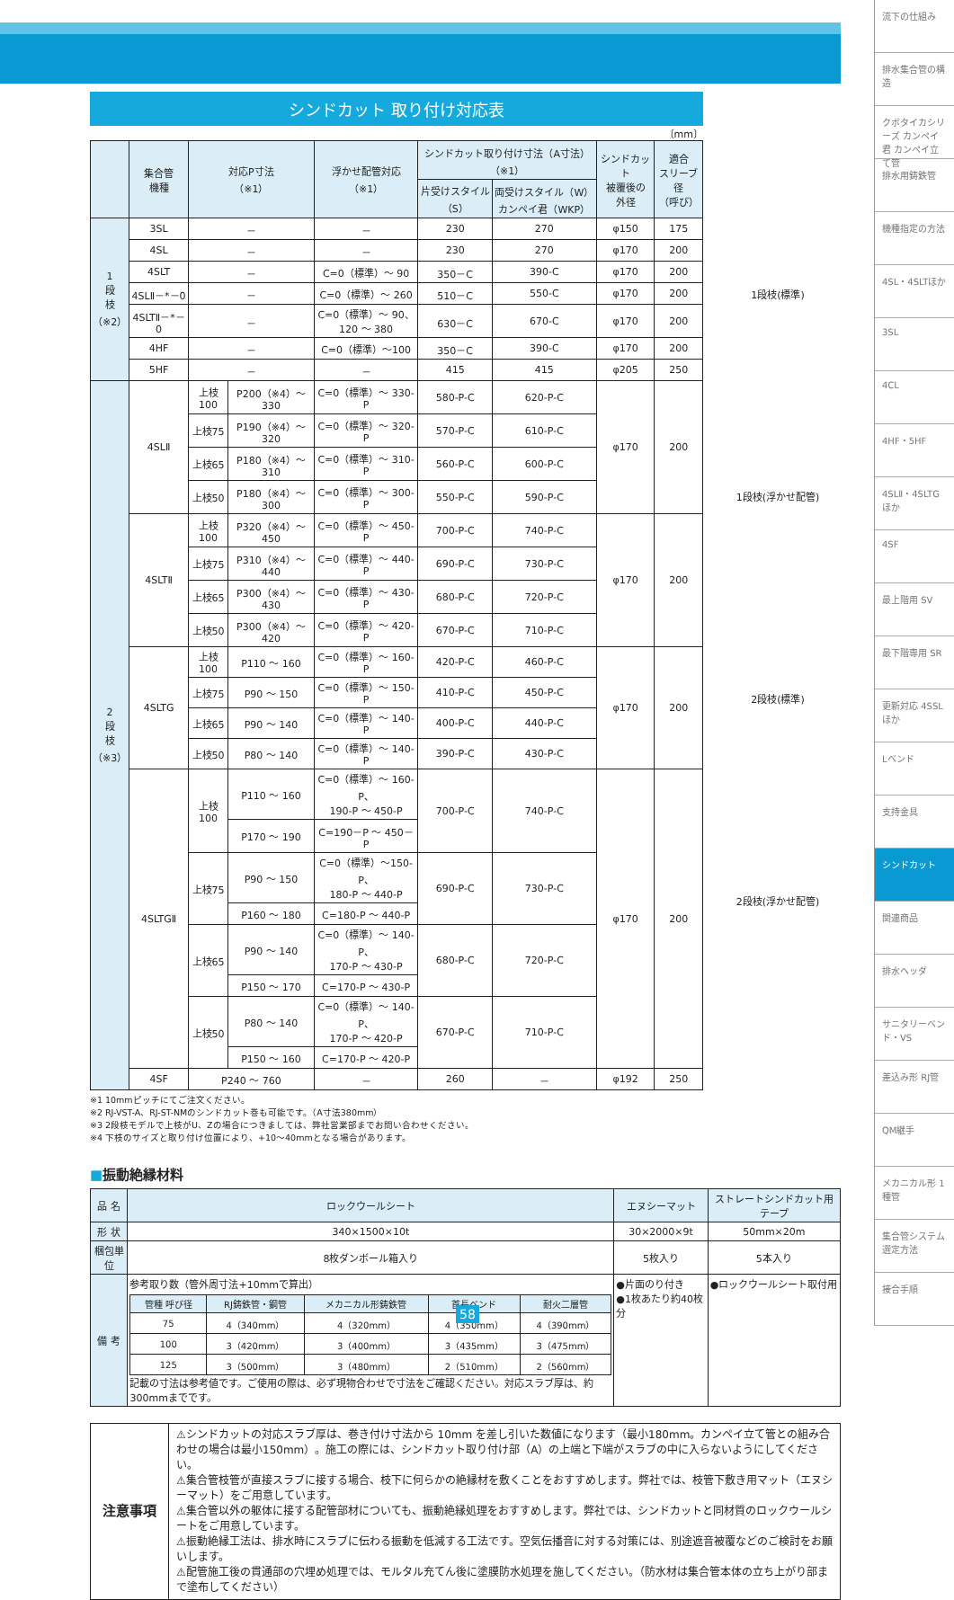シンドカット 取り付け対応表
〔mm〕
| | 集合管 機種 | 対応P寸法 （※1） | | 浮かせ配管対応 （※1） | シンドカット取り付け寸法（A寸法）（※1） | | シンドカット 被覆後の 外径 | 適合 スリーブ径 （呼び） |
| --- | --- | --- | --- | --- | --- | --- | --- | --- |
| | | | | | 片受けスタイル （S） | 両受けスタイル（W） カンペイ君（WKP） | | |
| 1 段 枝 （※2） | 3SL | － | | － | 230 | 270 | φ150 | 175 |
| | 4SL | － | | － | 230 | 270 | φ170 | 200 |
| | 4SLT | － | | C=0（標準）～ 90 | 350－C | 390-C | φ170 | 200 |
| | 4SLⅡ－*－0 | － | | C=0（標準）～ 260 | 510－C | 550-C | φ170 | 200 |
| | 4SLTⅡ－*－0 | － | | C=0（標準）～ 90、 120 ～ 380 | 630－C | 670-C | φ170 | 200 |
| | 4HF | － | | C=0（標準）～100 | 350－C | 390-C | φ170 | 200 |
| | 5HF | － | | － | 415 | 415 | φ205 | 250 |
| 2 段 枝 （※3） | 4SLⅡ | 上枝100 | P200（※4）～ 330 | C=0（標準）～ 330-P | 580-P-C | 620-P-C | φ170 | 200 |
| | | 上枝75 | P190（※4）～ 320 | C=0（標準）～ 320-P | 570-P-C | 610-P-C | | |
| | | 上枝65 | P180（※4）～ 310 | C=0（標準）～ 310-P | 560-P-C | 600-P-C | | |
| | | 上枝50 | P180（※4）～ 300 | C=0（標準）～ 300-P | 550-P-C | 590-P-C | | |
| | 4SLTⅡ | 上枝100 | P320（※4）～ 450 | C=0（標準）～ 450-P | 700-P-C | 740-P-C | φ170 | 200 |
| | | 上枝75 | P310（※4）～ 440 | C=0（標準）～ 440-P | 690-P-C | 730-P-C | | |
| | | 上枝65 | P300（※4）～ 430 | C=0（標準）～ 430-P | 680-P-C | 720-P-C | | |
| | | 上枝50 | P300（※4）～ 420 | C=0（標準）～ 420-P | 670-P-C | 710-P-C | | |
| | 4SLTG | 上枝100 | P110 ～ 160 | C=0（標準）～ 160-P | 420-P-C | 460-P-C | φ170 | 200 |
| | | 上枝75 | P90 ～ 150 | C=0（標準）～ 150-P | 410-P-C | 450-P-C | | |
| | | 上枝65 | P90 ～ 140 | C=0（標準）～ 140-P | 400-P-C | 440-P-C | | |
| | | 上枝50 | P80 ～ 140 | C=0（標準）～ 140-P | 390-P-C | 430-P-C | | |
| | 4SLTGⅡ | 上枝100 | P110 ～ 160 | C=0（標準）～ 160-P、 190-P ～ 450-P | 700-P-C | 740-P-C | φ170 | 200 |
| | | | P170 ～ 190 | C=190－P ～ 450－P | | | | |
| | | 上枝75 | P90 ～ 150 | C=0（標準）～150-P、 180-P ～ 440-P | 690-P-C | 730-P-C | | |
| | | | P160 ～ 180 | C=180-P ～ 440-P | | | | |
| | | 上枝65 | P90 ～ 140 | C=0（標準）～ 140-P、 170-P ～ 430-P | 680-P-C | 720-P-C | | |
| | | | P150 ～ 170 | C=170-P ～ 430-P | | | | |
| | | 上枝50 | P80 ～ 140 | C=0（標準）～ 140-P、 170-P ～ 420-P | 670-P-C | 710-P-C | | |
| | | | P150 ～ 160 | C=170-P ～ 420-P | | | | |
| | 4SF | P240 ～ 760 | | － | 260 | － | φ192 | 250 |
※1 10mmピッチにてご注文ください。
※2 RJ-VST-A、RJ-ST-NMのシンドカット巻も可能です。（A寸法380mm）
※3 2段枝モデルで上枝がU、Zの場合につきましては、弊社営業部までお問い合わせください。
※4 下枝のサイズと取り付け位置により、+10～40mmとなる場合があります。
■振動絶縁材料
| 品 名 | ロックウールシート | エヌシーマット | ストレートシンドカット用テープ |
| --- | --- | --- | --- |
| 形 状 | 340×1500×10t | 30×2000×9t | 50mm×20m |
| 梱包単位 | 8枚ダンボール箱入り | 5枚入り | 5本入り |
| 備 考 | 参考取り数（管外周寸法+10mmで算出） / 管種 呼び径 / RJ鋳鉄管・鋼管 / メカニカル形鋳鉄管 / 首長ベンド / 耐火二層管 / / --- / --- / --- / --- / --- / / 75 / 4（340mm） / 4（320mm） / 4（350mm） / 4（390mm） / / 100 / 3（420mm） / 3（400mm） / 3（435mm） / 3（475mm） / / 125 / 3（500mm） / 3（480mm） / 2（510mm） / 2（560mm） / 記載の寸法は参考値です。ご使用の際は、必ず現物合わせで寸法をご確認ください。対応スラブ厚は、約300mmまでです。 | ●片面のり付き ●1枚あたり約40枚分 | ●ロックウールシート取付用 |
| 注意事項 | ⚠シンドカットの対応スラブ厚は、巻き付け寸法から 10mm を差し引いた数値になります（最小180mm。カンペイ立て管との組み合わせの場合は最小150mm）。施工の際には、シンドカット取り付け部（A）の上端と下端がスラブの中に入らないようにしてください。 ⚠集合管枝管が直接スラブに接する場合、枝下に何らかの絶縁材を敷くことをおすすめします。弊社では、枝管下敷き用マット（エヌシーマット）をご用意しています。 ⚠集合管以外の躯体に接する配管部材についても、振動絶縁処理をおすすめします。弊社では、シンドカットと同材質のロックウールシートをご用意しています。 ⚠振動絶縁工法は、排水時にスラブに伝わる振動を低減する工法です。空気伝播音に対する対策には、別途遮音被覆などのご検討をお願いします。 ⚠配管施工後の貫通部の穴埋め処理では、モルタル充てん後に塗膜防水処理を施してください。（防水材は集合管本体の立ち上がり部まで塗布してください） |
1段枝(標準)
1段枝(浮かせ配管)
2段枝(標準)
2段枝(浮かせ配管)
流下の仕組み
排水集合管の構造
クボタイカシリーズ カンペイ君 カンペイ立て管
排水用鋳鉄管
機種指定の方法
4SL・4SLTほか
3SL
4CL
4HF・5HF
4SLⅡ・4SLTGほか
4SF
最上階用 SV
最下階専用 SR
更新対応 4SSLほか
Lベンド
支持金具
シンドカット
関連商品
排水ヘッダ
サニタリーベンド・VS
差込み形 RJ管
QM継手
メカニカル形 1種管
集合管システム選定方法
接合手順
58